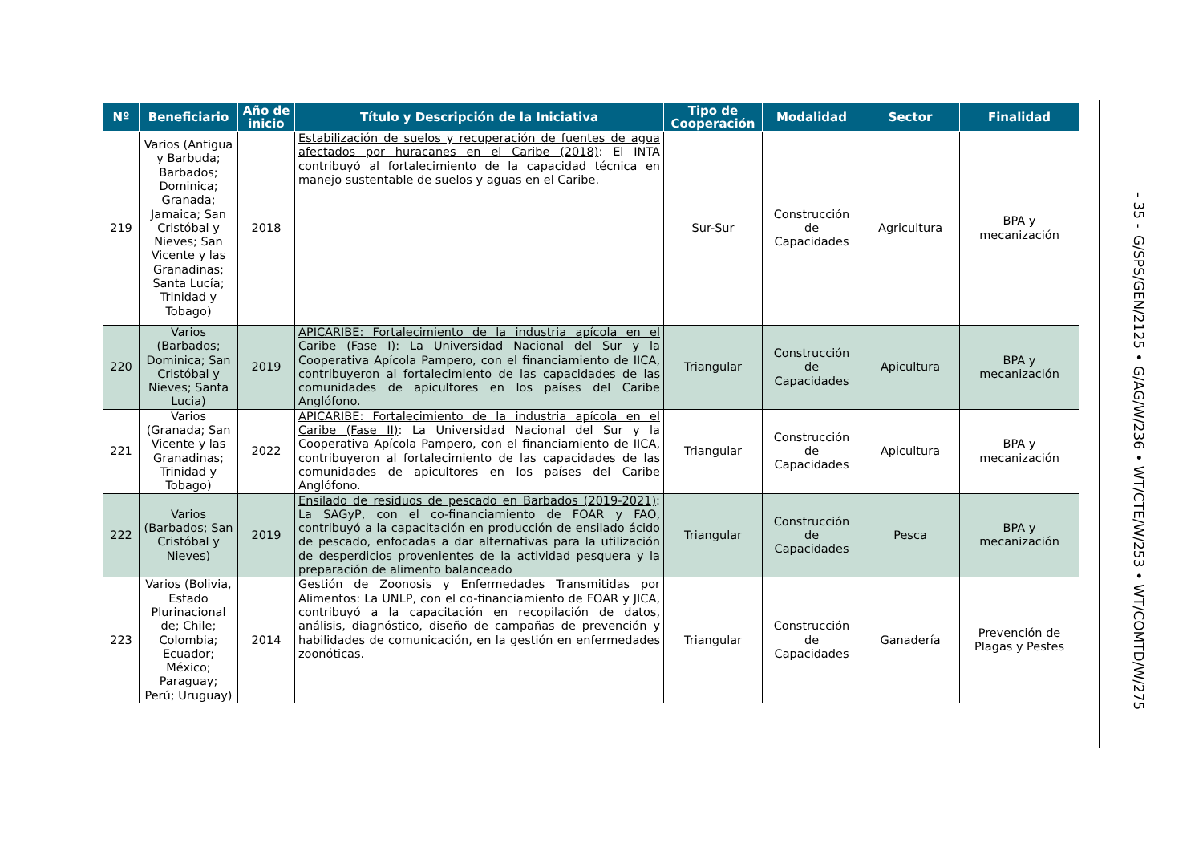| Nº | Beneficiario | Año de inicio | Título y Descripción de la Iniciativa | Tipo de Cooperación | Modalidad | Sector | Finalidad |
| --- | --- | --- | --- | --- | --- | --- | --- |
| 219 | Varios (Antigua y Barbuda; Barbados; Dominica; Granada; Jamaica; San Cristóbal y Nieves; San Vicente y las Granadinas; Santa Lucía; Trinidad y Tobago) | 2018 | Estabilización de suelos y recuperación de fuentes de agua afectados por huracanes en el Caribe (2018) : El INTA contribuyó al fortalecimiento de la capacidad técnica en manejo sustentable de suelos y aguas en el Caribe. | Sur-Sur | Construcción de Capacidades | Agricultura | BPA y mecanización |
| 220 | Varios (Barbados; Dominica; San Cristóbal y Nieves; Santa Lucia) | 2019 | APICARIBE: Fortalecimiento de la industria apícola en el Caribe (Fase I) : La Universidad Nacional del Sur y la Cooperativa Apícola Pampero, con el financiamiento de IICA, contribuyeron al fortalecimiento de las capacidades de las comunidades de apicultores en los países del Caribe Anglófono. | Triangular | Construcción de Capacidades | Apicultura | BPA y mecanización |
| 221 | Varios (Granada; San Vicente y las Granadinas; Trinidad y Tobago) | 2022 | APICARIBE: Fortalecimiento de la industria apícola en el Caribe (Fase II) : La Universidad Nacional del Sur y la Cooperativa Apícola Pampero, con el financiamiento de IICA, contribuyeron al fortalecimiento de las capacidades de las comunidades de apicultores en los países del Caribe Anglófono. | Triangular | Construcción de Capacidades | Apicultura | BPA y mecanización |
| 222 | Varios (Barbados; San Cristóbal y Nieves) | 2019 | Ensilado de residuos de pescado en Barbados (2019-2021) : La SAGyP, con el co-financiamiento de FOAR y FAO, contribuyó a la capacitación en producción de ensilado ácido de pescado, enfocadas a dar alternativas para la utilización de desperdicios provenientes de la actividad pesquera y la preparación de alimento balanceado | Triangular | Construcción de Capacidades | Pesca | BPA y mecanización |
| 223 | Varios (Bolivia, Estado Plurinacional de; Chile; Colombia; Ecuador; México; Paraguay; Perú; Uruguay) | 2014 | Gestión de Zoonosis y Enfermedades Transmitidas por Alimentos: La UNLP, con el co-financiamiento de FOAR y JICA, contribuyó a la capacitación en recopilación de datos, análisis, diagnóstico, diseño de campañas de prevención y habilidades de comunicación, en la gestión en enfermedades zoonóticas. | Triangular | Construcción de Capacidades | Ganadería | Prevención de Plagas y Pestes |
- 35 - G/SPS/GEN/2125 • G/AG/W/236 • WT/CTE/W/253 • WT/COMTD/W/275